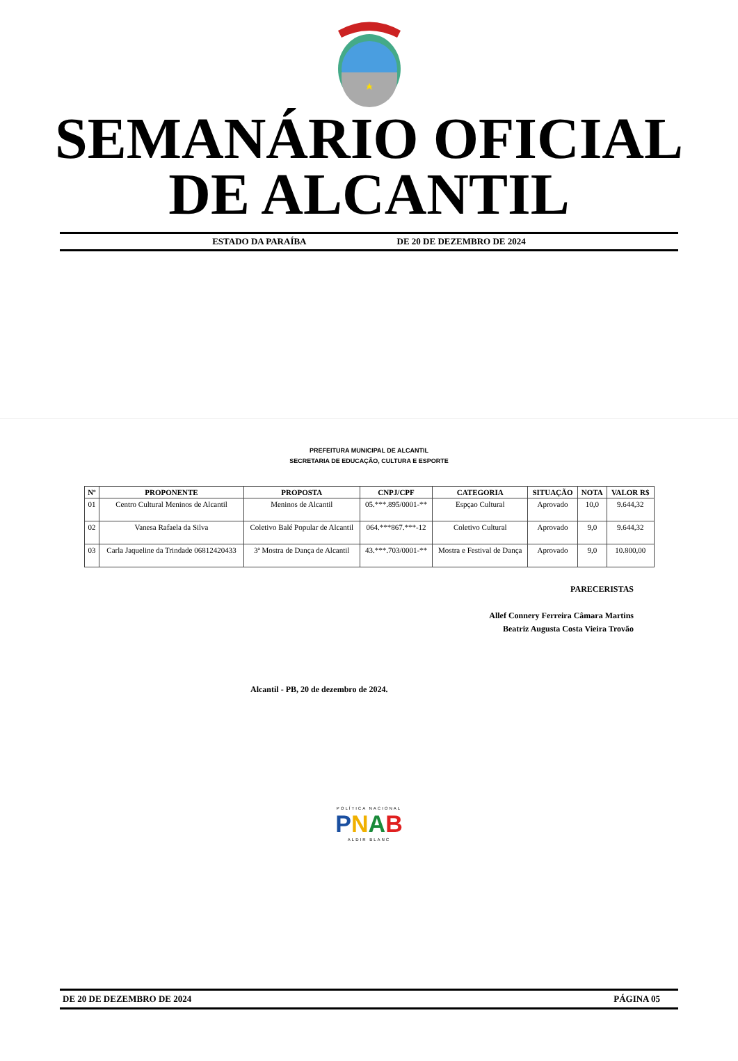SEMANÁRIO OFICIAL
DE ALCANTIL
ESTADO DA PARAÍBA DE 20 DE DEZEMBRO DE 2024
PREFEITURA MUNICIPAL DE ALCANTIL
SECRETARIA DE EDUCAÇÃO, CULTURA E ESPORTE
| Nº | PROPONENTE | PROPOSTA | CNPJ/CPF | CATEGORIA | SITUAÇÃO | NOTA | VALOR R$ |
| --- | --- | --- | --- | --- | --- | --- | --- |
| 01 | Centro Cultural Meninos de Alcantil | Meninos de Alcantil | 05.***.895/0001-** | Espçao Cultural | Aprovado | 10,0 | 9.644,32 |
| 02 | Vanesa Rafaela da Silva | Coletivo Balé Popular de Alcantil | 064.***867.***-12 | Coletivo Cultural | Aprovado | 9,0 | 9.644,32 |
| 03 | Carla Jaqueline da Trindade 06812420433 | 3ª Mostra de Dança de Alcantil | 43.***.703/0001-** | Mostra e Festival de Dança | Aprovado | 9,0 | 10.800,00 |
PARECERISTAS
Allef Connery Ferreira Câmara Martins
Beatriz Augusta Costa Vieira Trovão
Alcantil - PB, 20 de dezembro de 2024.
POLÍTICA NACIONAL
PNAB
ALDIR BLANC
DE 20 DE DEZEMBRO DE 2024 PÁGINA 05